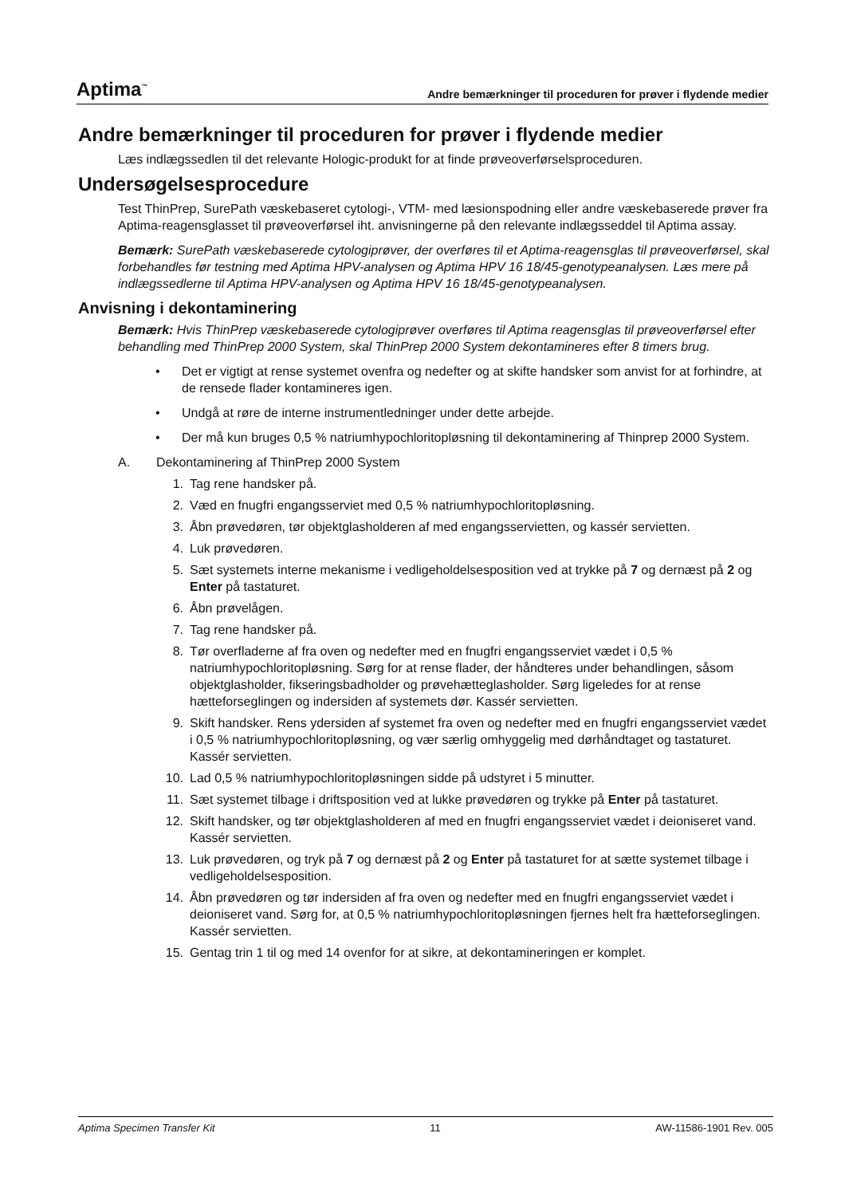Aptima<sup>™</sup> Andre bemærkninger til proceduren for prøver i flydende medier
Andre bemærkninger til proceduren for prøver i flydende medier
Læs indlægssedlen til det relevante Hologic-produkt for at finde prøveoverførselsproceduren.
Undersøgelsesprocedure
Test ThinPrep, SurePath væskebaseret cytologi-, VTM- med læsionspodning eller andre væskebaserede prøver fra Aptima-reagensglasset til prøveoverførsel iht. anvisningerne på den relevante indlægsseddel til Aptima assay.
Bemærk: SurePath væskebaserede cytologiprøver, der overføres til et Aptima-reagensglas til prøveoverførsel, skal forbehandles før testning med Aptima HPV-analysen og Aptima HPV 16 18/45-genotypeanalysen. Læs mere på indlægssedlerne til Aptima HPV-analysen og Aptima HPV 16 18/45-genotypeanalysen.
Anvisning i dekontaminering
Bemærk: Hvis ThinPrep væskebaserede cytologiprøver overføres til Aptima reagensglas til prøveoverførsel efter behandling med ThinPrep 2000 System, skal ThinPrep 2000 System dekontamineres efter 8 timers brug.
• Det er vigtigt at rense systemet ovenfra og nedefter og at skifte handsker som anvist for at forhindre, at de rensede flader kontamineres igen.
• Undgå at røre de interne instrumentledninger under dette arbejde.
• Der må kun bruges 0,5 % natriumhypochloritopløsning til dekontaminering af Thinprep 2000 System.
A. Dekontaminering af ThinPrep 2000 System
1. Tag rene handsker på.
2. Væd en fnugfri engangsserviet med 0,5 % natriumhypochloritopløsning.
3. Åbn prøvedøren, tør objektglasholderen af med engangsservietten, og kassér servietten.
4. Luk prøvedøren.
5. Sæt systemets interne mekanisme i vedligeholdelsesposition ved at trykke på 7 og dernæst på 2 og Enter på tastaturet.
6. Åbn prøvelågen.
7. Tag rene handsker på.
8. Tør overfladerne af fra oven og nedefter med en fnugfri engangsserviet vædet i 0,5 % natriumhypochloritopløsning. Sørg for at rense flader, der håndteres under behandlingen, såsom objektglasholder, fikseringsbadholder og prøvehætteglasholder. Sørg ligeledes for at rense hætteforseglingen og indersiden af systemets dør. Kassér servietten.
9. Skift handsker. Rens ydersiden af systemet fra oven og nedefter med en fnugfri engangsserviet vædet i 0,5 % natriumhypochloritopløsning, og vær særlig omhyggelig med dørhåndtaget og tastaturet. Kassér servietten.
10. Lad 0,5 % natriumhypochloritopløsningen sidde på udstyret i 5 minutter.
11. Sæt systemet tilbage i driftsposition ved at lukke prøvedøren og trykke på Enter på tastaturet.
12. Skift handsker, og tør objektglasholderen af med en fnugfri engangsserviet vædet i deioniseret vand. Kassér servietten.
13. Luk prøvedøren, og tryk på 7 og dernæst på 2 og Enter på tastaturet for at sætte systemet tilbage i vedligeholdelsesposition.
14. Åbn prøvedøren og tør indersiden af fra oven og nedefter med en fnugfri engangsserviet vædet i deioniseret vand. Sørg for, at 0,5 % natriumhypochloritopløsningen fjernes helt fra hætteforseglingen. Kassér servietten.
15. Gentag trin 1 til og med 14 ovenfor for at sikre, at dekontamineringen er komplet.
Aptima Specimen Transfer Kit 11 AW-11586-1901 Rev. 005